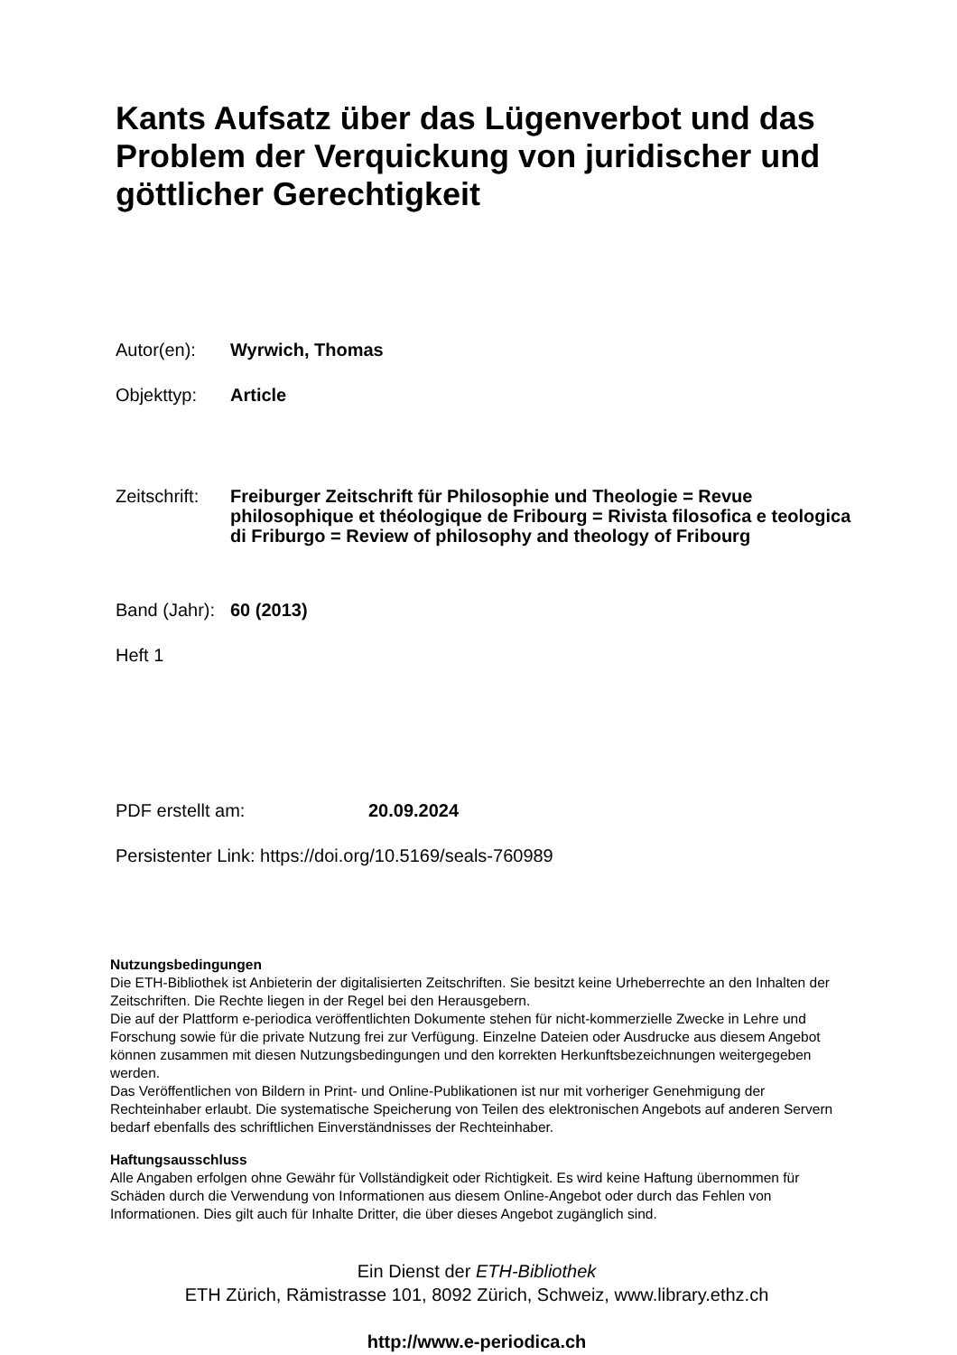Kants Aufsatz über das Lügenverbot und das Problem der Verquickung von juridischer und göttlicher Gerechtigkeit
Autor(en): Wyrwich, Thomas
Objekttyp: Article
Zeitschrift:
Freiburger Zeitschrift für Philosophie und Theologie = Revue philosophique et théologique de Fribourg = Rivista filosofica e teologica di Friburgo = Review of philosophy and theology of Fribourg
Band (Jahr):
60 (2013)
Heft 1
PDF erstellt am: 20.09.2024
Persistenter Link: https://doi.org/10.5169/seals-760989
Nutzungsbedingungen
Die ETH-Bibliothek ist Anbieterin der digitalisierten Zeitschriften. Sie besitzt keine Urheberrechte an den Inhalten der Zeitschriften. Die Rechte liegen in der Regel bei den Herausgebern.
Die auf der Plattform e-periodica veröffentlichten Dokumente stehen für nicht-kommerzielle Zwecke in Lehre und Forschung sowie für die private Nutzung frei zur Verfügung. Einzelne Dateien oder Ausdrucke aus diesem Angebot können zusammen mit diesen Nutzungsbedingungen und den korrekten Herkunftsbezeichnungen weitergegeben werden.
Das Veröffentlichen von Bildern in Print- und Online-Publikationen ist nur mit vorheriger Genehmigung der Rechteinhaber erlaubt. Die systematische Speicherung von Teilen des elektronischen Angebots auf anderen Servern bedarf ebenfalls des schriftlichen Einverständnisses der Rechteinhaber.
Haftungsausschluss
Alle Angaben erfolgen ohne Gewähr für Vollständigkeit oder Richtigkeit. Es wird keine Haftung übernommen für Schäden durch die Verwendung von Informationen aus diesem Online-Angebot oder durch das Fehlen von Informationen. Dies gilt auch für Inhalte Dritter, die über dieses Angebot zugänglich sind.
Ein Dienst der ETH-Bibliothek
ETH Zürich, Rämistrasse 101, 8092 Zürich, Schweiz, www.library.ethz.ch
http://www.e-periodica.ch